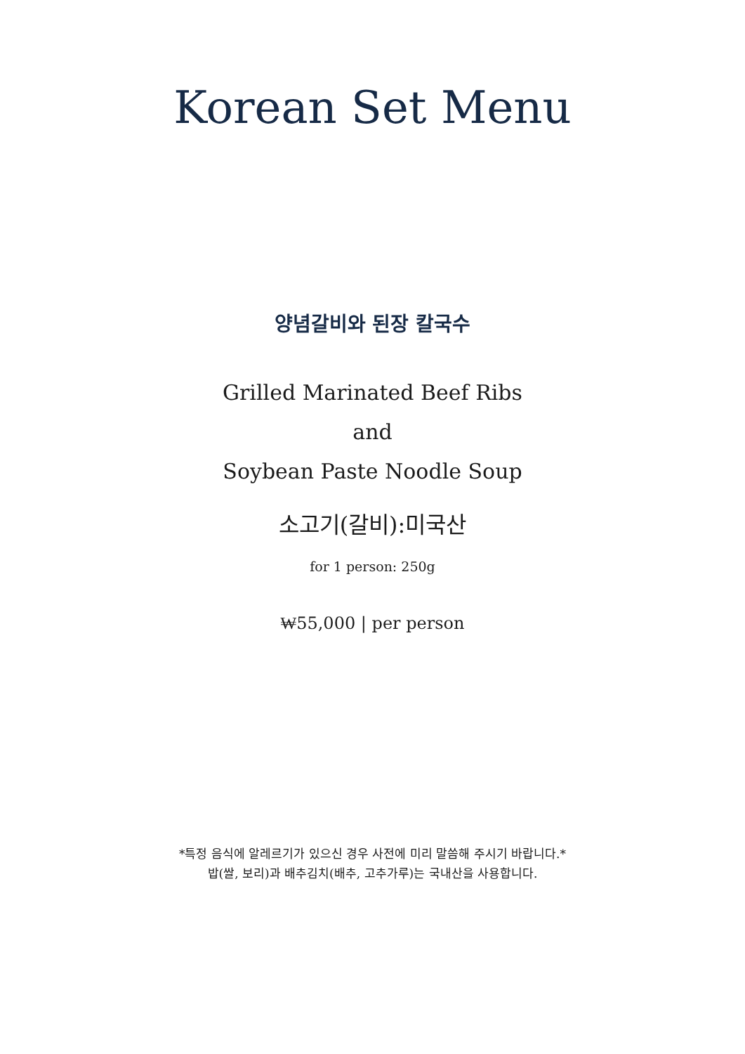Korean Set Menu
양념갈비와 된장 칼국수
Grilled Marinated Beef Ribs
and
Soybean Paste Noodle Soup
소고기(갈비):미국산
for 1 person: 250g
₩55,000 | per person
*특정 음식에 알레르기가 있으신 경우 사전에 미리 말씀해 주시기 바랍니다.*
밥(쌀, 보리)과 배추김치(배추, 고추가루)는 국내산을 사용합니다.